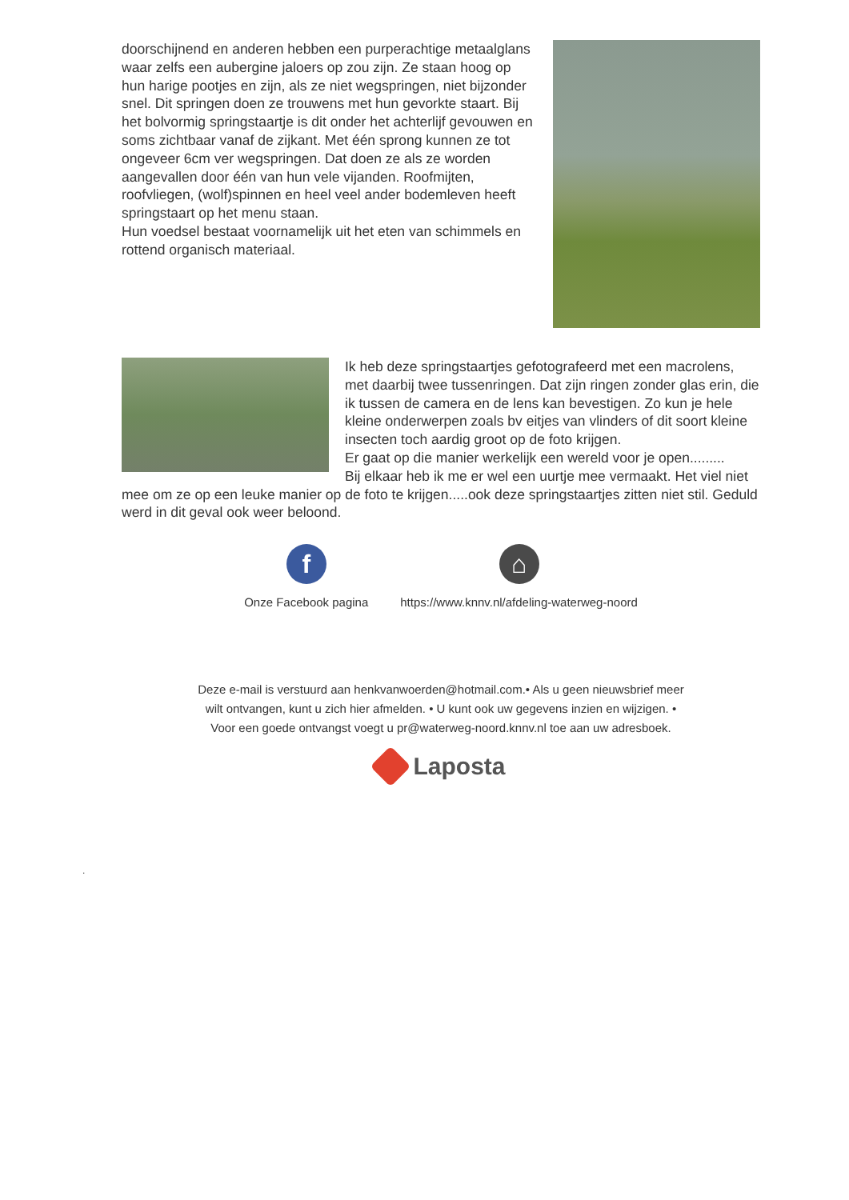doorschijnend en anderen hebben een purperachtige metaalglans waar zelfs een aubergine jaloers op zou zijn. Ze staan hoog op hun harige pootjes en zijn, als ze niet wegspringen, niet bijzonder snel. Dit springen doen ze trouwens met hun gevorkte staart. Bij het bolvormig springstaartje is dit onder het achterlijf gevouwen en soms zichtbaar vanaf de zijkant. Met één sprong kunnen ze tot ongeveer 6cm ver wegspringen. Dat doen ze als ze worden aangevallen door één van hun vele vijanden. Roofmijten, roofvliegen, (wolf)spinnen en heel veel ander bodemleven heeft springstaart op het menu staan.
Hun voedsel bestaat voornamelijk uit het eten van schimmels en rottend organisch materiaal.
Ik heb deze springstaartjes gefotografeerd met een macrolens, met daarbij twee tussenringen. Dat zijn ringen zonder glas erin, die ik tussen de camera en de lens kan bevestigen. Zo kun je hele kleine onderwerpen zoals bv eitjes van vlinders of dit soort kleine insecten toch aardig groot op de foto krijgen.
Er gaat op die manier werkelijk een wereld voor je open.........
Bij elkaar heb ik me er wel een uurtje mee vermaakt. Het viel niet mee om ze op een leuke manier op de foto te krijgen.....ook deze springstaartjes zitten niet stil. Geduld werd in dit geval ook weer beloond.
f
Onze Facebook pagina
⌂
https://www.knnv.nl/afdeling-waterweg-noord
Deze e-mail is verstuurd aan henkvanwoerden@hotmail.com.• Als u geen nieuwsbrief meer wilt ontvangen, kunt u zich hier afmelden. • U kunt ook uw gegevens inzien en wijzigen. • Voor een goede ontvangst voegt u pr@waterweg-noord.knnv.nl toe aan uw adresboek.
Laposta
.